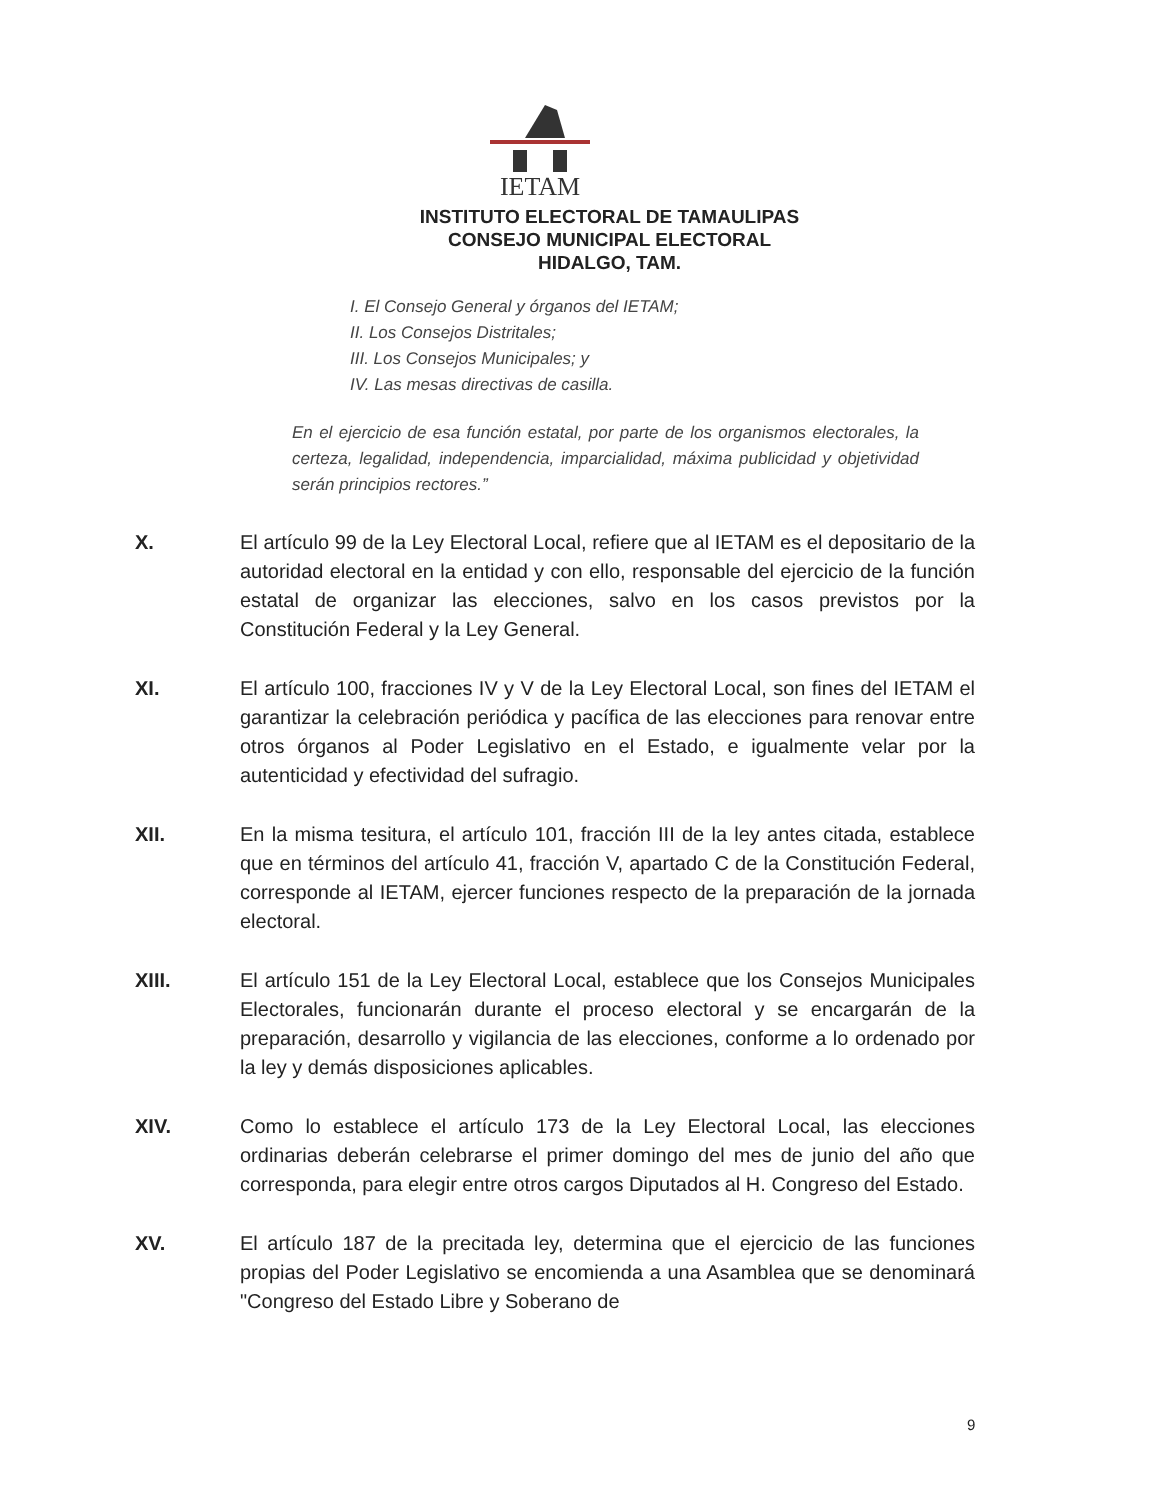IETAM
INSTITUTO ELECTORAL DE TAMAULIPAS
CONSEJO MUNICIPAL ELECTORAL
HIDALGO, TAM.
I. El Consejo General y órganos del IETAM;
II. Los Consejos Distritales;
III. Los Consejos Municipales; y
IV. Las mesas directivas de casilla.
En el ejercicio de esa función estatal, por parte de los organismos electorales, la certeza, legalidad, independencia, imparcialidad, máxima publicidad y objetividad serán principios rectores.”
X. El artículo 99 de la Ley Electoral Local, refiere que al IETAM es el depositario de la autoridad electoral en la entidad y con ello, responsable del ejercicio de la función estatal de organizar las elecciones, salvo en los casos previstos por la Constitución Federal y la Ley General.
XI. El artículo 100, fracciones IV y V de la Ley Electoral Local, son fines del IETAM el garantizar la celebración periódica y pacífica de las elecciones para renovar entre otros órganos al Poder Legislativo en el Estado, e igualmente velar por la autenticidad y efectividad del sufragio.
XII. En la misma tesitura, el artículo 101, fracción III de la ley antes citada, establece que en términos del artículo 41, fracción V, apartado C de la Constitución Federal, corresponde al IETAM, ejercer funciones respecto de la preparación de la jornada electoral.
XIII. El artículo 151 de la Ley Electoral Local, establece que los Consejos Municipales Electorales, funcionarán durante el proceso electoral y se encargarán de la preparación, desarrollo y vigilancia de las elecciones, conforme a lo ordenado por la ley y demás disposiciones aplicables.
XIV. Como lo establece el artículo 173 de la Ley Electoral Local, las elecciones ordinarias deberán celebrarse el primer domingo del mes de junio del año que corresponda, para elegir entre otros cargos Diputados al H. Congreso del Estado.
XV. El artículo 187 de la precitada ley, determina que el ejercicio de las funciones propias del Poder Legislativo se encomienda a una Asamblea que se denominará "Congreso del Estado Libre y Soberano de
9